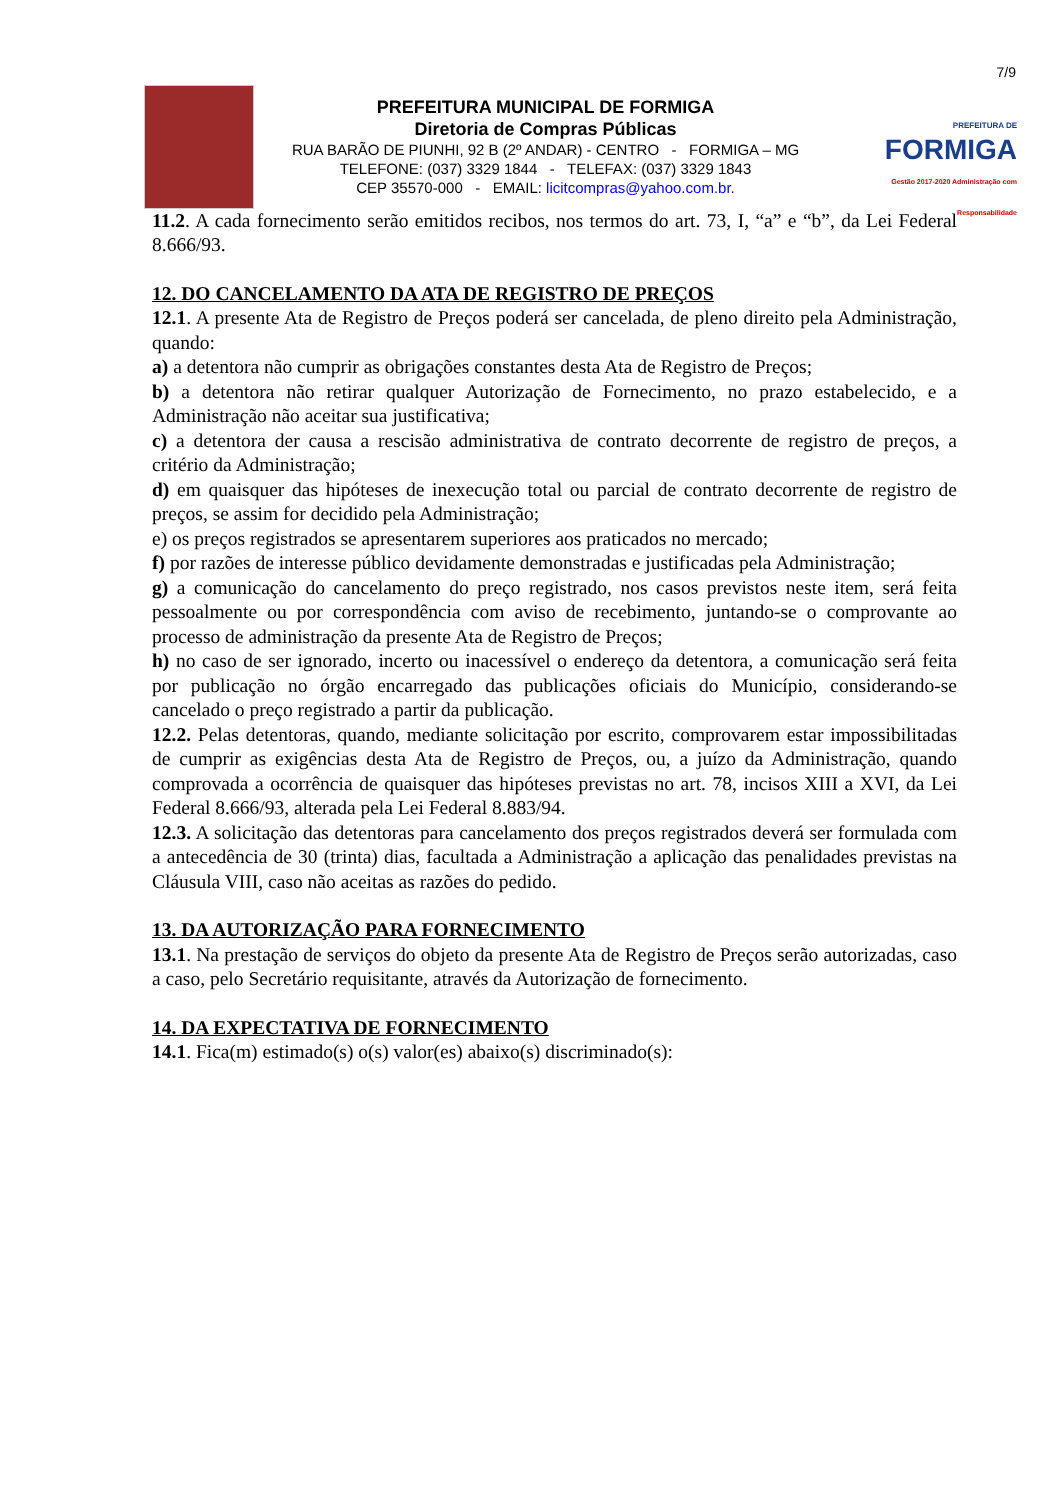7/9
PREFEITURA MUNICIPAL DE FORMIGA
Diretoria de Compras Públicas
RUA BARÃO DE PIUNHI, 92 B (2º ANDAR) - CENTRO - FORMIGA – MG
TELEFONE: (037) 3329 1844 - TELEFAX: (037) 3329 1843
CEP 35570-000 - EMAIL: licitcompras@yahoo.com.br.
PREFEITURA DE
FORMIGA
Gestão 2017-2020 Administração com Responsabilidade
11.2. A cada fornecimento serão emitidos recibos, nos termos do art. 73, I, “a” e “b”, da Lei Federal 8.666/93.
12. DO CANCELAMENTO DA ATA DE REGISTRO DE PREÇOS
12.1. A presente Ata de Registro de Preços poderá ser cancelada, de pleno direito pela Administração, quando:
a) a detentora não cumprir as obrigações constantes desta Ata de Registro de Preços;
b) a detentora não retirar qualquer Autorização de Fornecimento, no prazo estabelecido, e a Administração não aceitar sua justificativa;
c) a detentora der causa a rescisão administrativa de contrato decorrente de registro de preços, a critério da Administração;
d) em quaisquer das hipóteses de inexecução total ou parcial de contrato decorrente de registro de preços, se assim for decidido pela Administração;
e) os preços registrados se apresentarem superiores aos praticados no mercado;
f) por razões de interesse público devidamente demonstradas e justificadas pela Administração;
g) a comunicação do cancelamento do preço registrado, nos casos previstos neste item, será feita pessoalmente ou por correspondência com aviso de recebimento, juntando-se o comprovante ao processo de administração da presente Ata de Registro de Preços;
h) no caso de ser ignorado, incerto ou inacessível o endereço da detentora, a comunicação será feita por publicação no órgão encarregado das publicações oficiais do Município, considerando-se cancelado o preço registrado a partir da publicação.
12.2. Pelas detentoras, quando, mediante solicitação por escrito, comprovarem estar impossibilitadas de cumprir as exigências desta Ata de Registro de Preços, ou, a juízo da Administração, quando comprovada a ocorrência de quaisquer das hipóteses previstas no art. 78, incisos XIII a XVI, da Lei Federal 8.666/93, alterada pela Lei Federal 8.883/94.
12.3. A solicitação das detentoras para cancelamento dos preços registrados deverá ser formulada com a antecedência de 30 (trinta) dias, facultada a Administração a aplicação das penalidades previstas na Cláusula VIII, caso não aceitas as razões do pedido.
13. DA AUTORIZAÇÃO PARA FORNECIMENTO
13.1. Na prestação de serviços do objeto da presente Ata de Registro de Preços serão autorizadas, caso a caso, pelo Secretário requisitante, através da Autorização de fornecimento.
14. DA EXPECTATIVA DE FORNECIMENTO
14.1. Fica(m) estimado(s) o(s) valor(es) abaixo(s) discriminado(s):